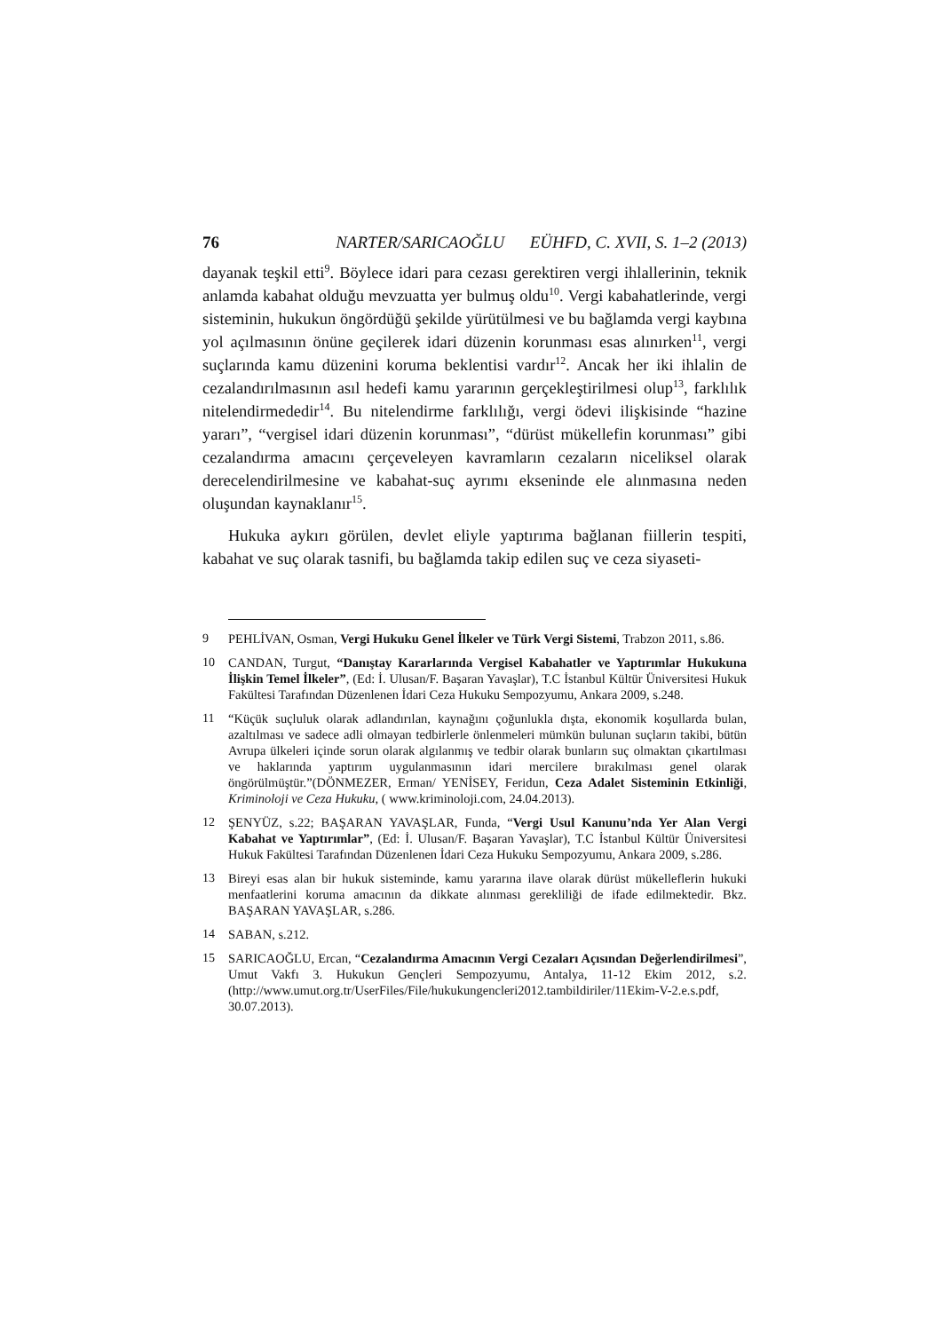76 NARTER/SARICAOĞLU EÜHFD, C. XVII, S. 1–2 (2013)
dayanak teşkil etti<sup>9</sup>. Böylece idari para cezası gerektiren vergi ihlallerinin, teknik anlamda kabahat olduğu mevzuatta yer bulmuş oldu<sup>10</sup>. Vergi kabahatlerinde, vergi sisteminin, hukukun öngördüğü şekilde yürütülmesi ve bu bağlamda vergi kaybına yol açılmasının önüne geçilerek idari düzenin korunması esas alınırken<sup>11</sup>, vergi suçlarında kamu düzenini koruma beklentisi vardır<sup>12</sup>. Ancak her iki ihlalin de cezalandırılmasının asıl hedefi kamu yararının gerçekleştirilmesi olup<sup>13</sup>, farklılık nitelendirmededir<sup>14</sup>. Bu nitelendirme farklılığı, vergi ödevi ilişkisinde “hazine yararı”, “vergisel idari düzenin korunması”, “dürüst mükellefin korunması” gibi cezalandırma amacını çerçeveleyen kavramların cezaların niceliksel olarak derecelendirilmesine ve kabahat-suç ayrımı ekseninde ele alınmasına neden oluşundan kaynaklanır<sup>15</sup>.
Hukuka aykırı görülen, devlet eliyle yaptırıma bağlanan fiillerin tespiti, kabahat ve suç olarak tasnifi, bu bağlamda takip edilen suç ve ceza siyaseti-
9 PEHLİVAN, Osman, Vergi Hukuku Genel İlkeler ve Türk Vergi Sistemi, Trabzon 2011, s.86.
10 CANDAN, Turgut, “Danıştay Kararlarında Vergisel Kabahatler ve Yaptırımlar Hukukuna İlişkin Temel İlkeler”, (Ed: İ. Ulusan/F. Başaran Yavaşlar), T.C İstanbul Kültür Üniversitesi Hukuk Fakültesi Tarafından Düzenlenen İdari Ceza Hukuku Sempozyumu, Ankara 2009, s.248.
11 “Küçük suçluluk olarak adlandırılan, kaynağını çoğunlukla dışta, ekonomik koşullarda bulan, azaltılması ve sadece adli olmayan tedbirlerle önlenmeleri mümkün bulunan suçların takibi, bütün Avrupa ülkeleri içinde sorun olarak algılanmış ve tedbir olarak bunların suç olmaktan çıkartılması ve haklarında yaptırım uygulanmasının idari mercilere bırakılması genel olarak öngörülmüştür.”(DÖNMEZER, Erman/ YENİSEY, Feridun, Ceza Adalet Sisteminin Etkinliği, Kriminoloji ve Ceza Hukuku, ( www.kriminoloji.com, 24.04.2013).
12 ŞENYÜZ, s.22; BAŞARAN YAVAŞLAR, Funda, “Vergi Usul Kanunu’nda Yer Alan Vergi Kabahat ve Yaptırımlar”, (Ed: İ. Ulusan/F. Başaran Yavaşlar), T.C İstanbul Kültür Üniversitesi Hukuk Fakültesi Tarafından Düzenlenen İdari Ceza Hukuku Sempozyumu, Ankara 2009, s.286.
13 Bireyi esas alan bir hukuk sisteminde, kamu yararına ilave olarak dürüst mükelleflerin hukuki menfaatlerini koruma amacının da dikkate alınması gerekliliği de ifade edilmektedir. Bkz. BAŞARAN YAVAŞLAR, s.286.
14 SABAN, s.212.
15 SARICAOĞLU, Ercan, “Cezalandırma Amacının Vergi Cezaları Açısından Değerlendirilmesi”, Umut Vakfı 3. Hukukun Gençleri Sempozyumu, Antalya, 11-12 Ekim 2012, s.2. (http://www.umut.org.tr/UserFiles/File/hukukungencleri2012.tambildiriler/11Ekim-V-2.e.s.pdf, 30.07.2013).